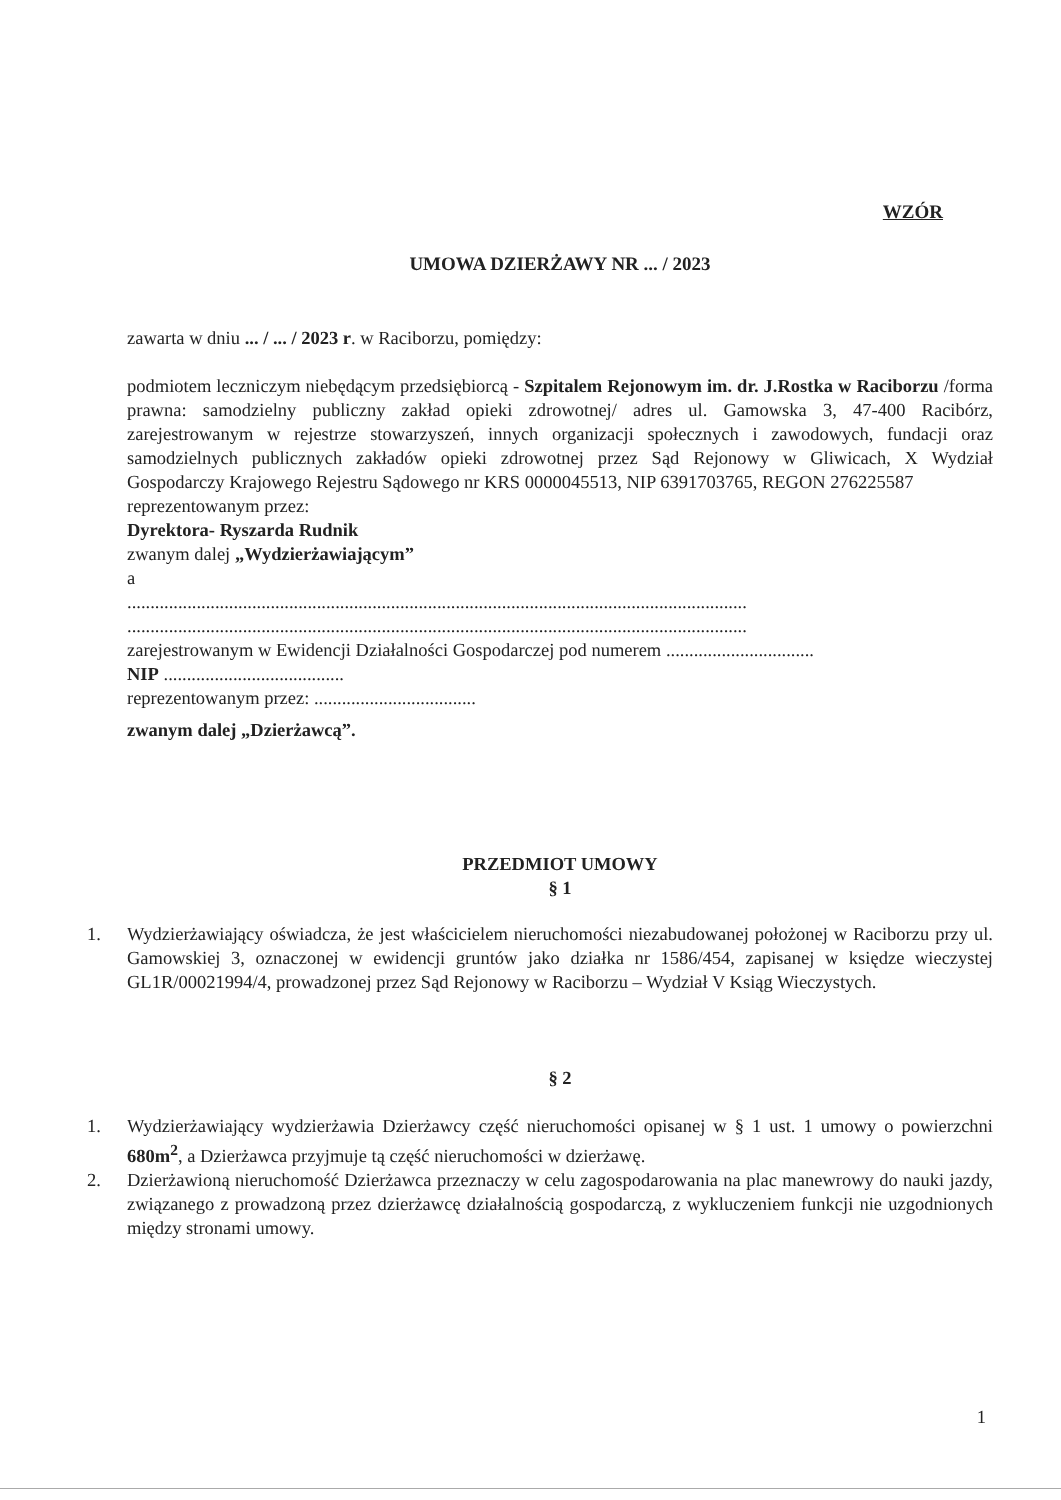WZÓR
UMOWA DZIERŻAWY NR ... / 2023
zawarta w dniu ... / ... / 2023 r. w Raciborzu, pomiędzy:
podmiotem leczniczym niebędącym przedsiębiorcą - Szpitalem Rejonowym im. dr. J.Rostka w Raciborzu /forma prawna: samodzielny publiczny zakład opieki zdrowotnej/ adres ul. Gamowska 3, 47-400 Racibórz, zarejestrowanym w rejestrze stowarzyszeń, innych organizacji społecznych i zawodowych, fundacji oraz samodzielnych publicznych zakładów opieki zdrowotnej przez Sąd Rejonowy w Gliwicach, X Wydział Gospodarczy Krajowego Rejestru Sądowego nr KRS 0000045513, NIP 6391703765, REGON 276225587
reprezentowanym przez:
Dyrektora- Ryszarda Rudnik
zwanym dalej „Wydzierżawiającym”
a
......................................................................................................................................
......................................................................................................................................
zarejestrowanym w Ewidencji Działalności Gospodarczej pod numerem ................................
NIP .......................................
reprezentowanym przez: ...................................
zwanym dalej „Dzierżawcą”.
PRZEDMIOT UMOWY
§ 1
1. Wydzierżawiający oświadcza, że jest właścicielem nieruchomości niezabudowanej położonej w Raciborzu przy ul. Gamowskiej 3, oznaczonej w ewidencji gruntów jako działka nr 1586/454, zapisanej w księdze wieczystej GL1R/00021994/4, prowadzonej przez Sąd Rejonowy w Raciborzu – Wydział V Ksiąg Wieczystych.
§ 2
1. Wydzierżawiający wydzierżawia Dzierżawcy część nieruchomości opisanej w § 1 ust. 1 umowy o powierzchni 680m<sup>2</sup>, a Dzierżawca przyjmuje tą część nieruchomości w dzierżawę.
2. Dzierżawioną nieruchomość Dzierżawca przeznaczy w celu zagospodarowania na plac manewrowy do nauki jazdy, związanego z prowadzoną przez dzierżawcę działalnością gospodarczą, z wykluczeniem funkcji nie uzgodnionych między stronami umowy.
1